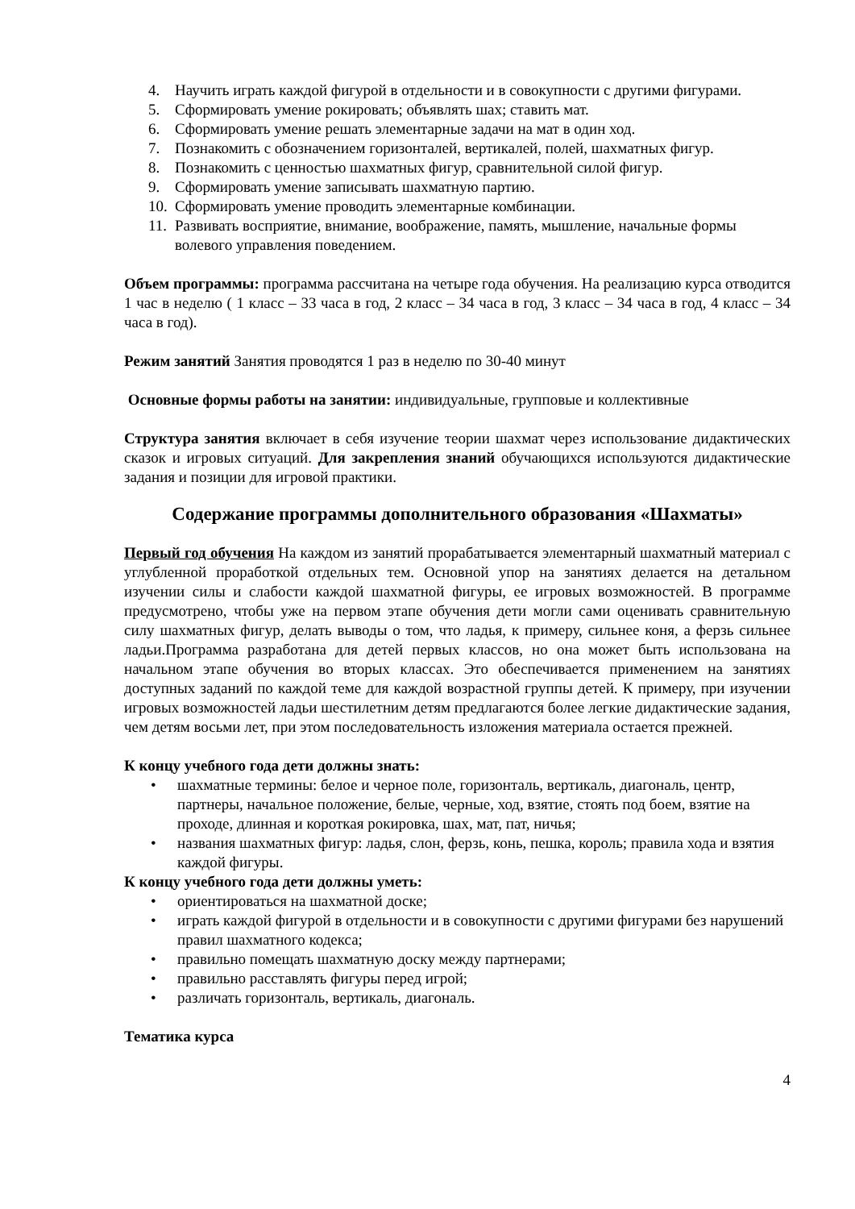4. Научить играть каждой фигурой в отдельности и в совокупности с другими фигурами.
5. Сформировать умение рокировать; объявлять шах; ставить мат.
6. Сформировать умение решать элементарные задачи на мат в один ход.
7. Познакомить с обозначением горизонталей, вертикалей, полей, шахматных фигур.
8. Познакомить с ценностью шахматных фигур, сравнительной силой фигур.
9. Сформировать умение записывать шахматную партию.
10. Сформировать умение проводить элементарные комбинации.
11. Развивать восприятие, внимание, воображение, память, мышление, начальные формы волевого управления поведением.
Объем программы: программа рассчитана на четыре года обучения. На реализацию курса отводится 1 час в неделю ( 1 класс – 33 часа в год, 2 класс – 34 часа в год, 3 класс – 34 часа в год, 4 класс – 34 часа в год).
Режим занятий Занятия проводятся 1 раз в неделю по 30-40 минут
Основные формы работы на занятии: индивидуальные, групповые и коллективные
Структура занятия включает в себя изучение теории шахмат через использование дидактических сказок и игровых ситуаций. Для закрепления знаний обучающихся используются дидактические задания и позиции для игровой практики.
Содержание программы дополнительного образования «Шахматы»
Первый год обучения На каждом из занятий прорабатывается элементарный шахматный материал с углубленной проработкой отдельных тем. Основной упор на занятиях делается на детальном изучении силы и слабости каждой шахматной фигуры, ее игровых возможностей. В программе предусмотрено, чтобы уже на первом этапе обучения дети могли сами оценивать сравнительную силу шахматных фигур, делать выводы о том, что ладья, к примеру, сильнее коня, а ферзь сильнее ладьи.Программа разработана для детей первых классов, но она может быть использована на начальном этапе обучения во вторых классах. Это обеспечивается применением на занятиях доступных заданий по каждой теме для каждой возрастной группы детей. К примеру, при изучении игровых возможностей ладьи шестилетним детям предлагаются более легкие дидактические задания, чем детям восьми лет, при этом последовательность изложения материала остается прежней.
К концу учебного года дети должны знать:
• шахматные термины: белое и черное поле, горизонталь, вертикаль, диагональ, центр, партнеры, начальное положение, белые, черные, ход, взятие, стоять под боем, взятие на проходе, длинная и короткая рокировка, шах, мат, пат, ничья;
• названия шахматных фигур: ладья, слон, ферзь, конь, пешка, король; правила хода и взятия каждой фигуры.
К концу учебного года дети должны уметь:
• ориентироваться на шахматной доске;
• играть каждой фигурой в отдельности и в совокупности с другими фигурами без нарушений правил шахматного кодекса;
• правильно помещать шахматную доску между партнерами;
• правильно расставлять фигуры перед игрой;
• различать горизонталь, вертикаль, диагональ.
Тематика курса
4